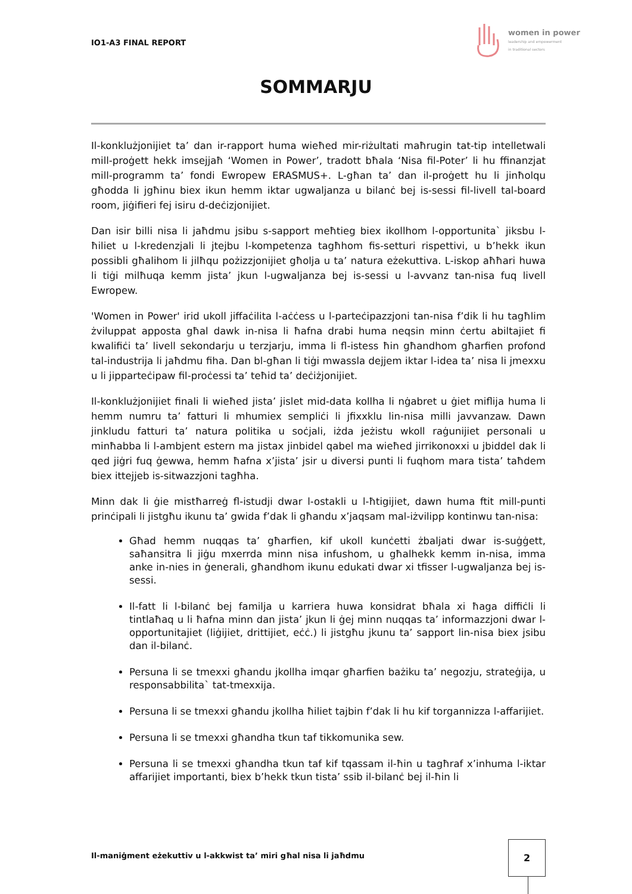IO1-A3 FINAL REPORT
women in power
leadership and empowerment
in traditional sectors
SOMMARJU
Il-konklużjonijiet ta’ dan ir-rapport huma wieħed mir-riżultati maħrugin tat-tip intelletwali mill-proġett hekk imsejjaħ ‘Women in Power’, tradott bħala ‘Nisa fil-Poter’ li hu ffinanzjat mill-programm ta’ fondi Ewropew ERASMUS+. L-għan ta’ dan il-proġett hu li jinħolqu għodda li jgħinu biex ikun hemm iktar ugwaljanza u bilanċ bej is-sessi fil-livell tal-board room, jiġifieri fej isiru d-deċizjonijiet.
Dan isir billi nisa li jaħdmu jsibu s-sapport meħtieg biex ikollhom l-opportunita` jiksbu l-ħiliet u l-kredenzjali li jtejbu l-kompetenza tagħhom fis-setturi rispettivi, u b’hekk ikun possibli għalihom li jilħqu pożizzjonijiet għolja u ta’ natura eżekuttiva. L-iskop aħħari huwa li tiġi milħuqa kemm jista’ jkun l-ugwaljanza bej is-sessi u l-avvanz tan-nisa fuq livell Ewropew.
'Women in Power' irid ukoll jiffaċilita l-aċċess u l-parteċipazzjoni tan-nisa f’dik li hu tagħlim żviluppat apposta għal dawk in-nisa li ħafna drabi huma neqsin minn ċertu abiltajiet fi kwalifiċi ta’ livell sekondarju u terzjarju, imma li fl-istess ħin għandhom għarfien profond tal-industrija li jaħdmu fiha. Dan bl-għan li tiġi mwassla dejjem iktar l-idea ta’ nisa li jmexxu u li jipparteċipaw fil-proċessi ta’ teħid ta’ deċiżjonijiet.
Il-konklużjonijiet finali li wieħed jista’ jislet mid-data kollha li nġabret u ġiet miflija huma li hemm numru ta’ fatturi li mhumiex sempliċi li jfixxklu lin-nisa milli javvanzaw. Dawn jinkludu fatturi ta’ natura politika u soċjali, iżda jeżistu wkoll raġunijiet personali u minħabba li l-ambjent estern ma jistax jinbidel qabel ma wieħed jirrikonoxxi u jbiddel dak li qed jiġri fuq ġewwa, hemm ħafna x’jista’ jsir u diversi punti li fuqhom mara tista’ taħdem biex ittejjeb is-sitwazzjoni tagħha.
Minn dak li ġie mistħarreġ fl-istudji dwar l-ostakli u l-ħtigijiet, dawn huma ftit mill-punti prinċipali li jistgħu ikunu ta’ gwida f’dak li għandu x’jaqsam mal-iżvilipp kontinwu tan-nisa:
Għad hemm nuqqas ta’ għarfien, kif ukoll kunċetti żbaljati dwar is-suġġett, saħansitra li jiġu mxerrda minn nisa infushom, u għalhekk kemm in-nisa, imma anke in-nies in ġenerali, għandhom ikunu edukati dwar xi tfisser l-ugwaljanza bej is-sessi.
Il-fatt li l-bilanċ bej familja u karriera huwa konsidrat bħala xi ħaga diffiċli li tintlaħaq u li ħafna minn dan jista’ jkun li ġej minn nuqqas ta’ informazzjoni dwar l-opportunitajiet (liġijiet, drittijiet, eċċ.) li jistgħu jkunu ta’ sapport lin-nisa biex jsibu dan il-bilanċ.
Persuna li se tmexxi għandu jkollha imqar għarfien bażiku ta’ negozju, strateġija, u responsabbilita` tat-tmexxija.
Persuna li se tmexxi għandu jkollha ħiliet tajbin f’dak li hu kif torgannizza l-affarijiet.
Persuna li se tmexxi għandha tkun taf tikkomunika sew.
Persuna li se tmexxi għandha tkun taf kif tqassam il-ħin u tagħraf x’inhuma l-iktar affarijiet importanti, biex b’hekk tkun tista’ ssib il-bilanċ bej il-ħin li
Il-maniġment eżekuttiv u l-akkwist ta’ miri għal nisa li jaħdmu
2